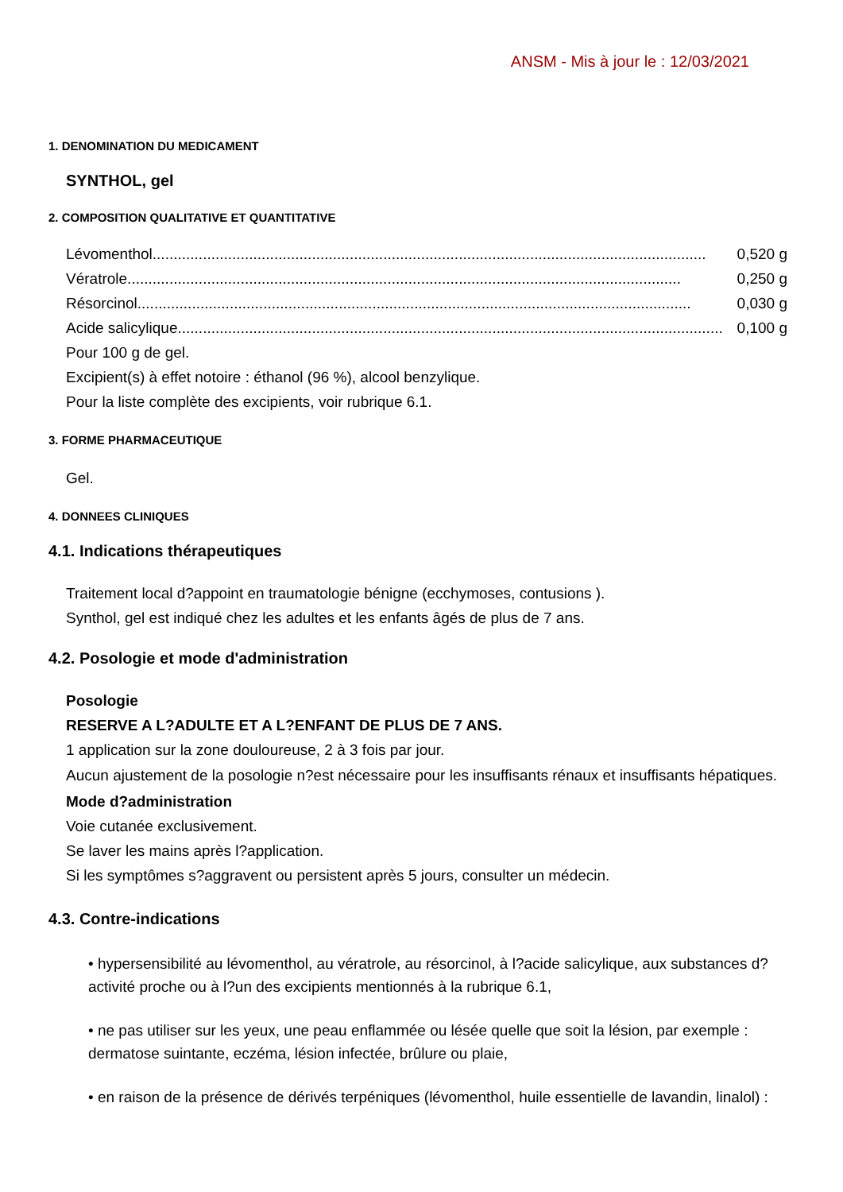ANSM - Mis à jour le : 12/03/2021
1. DENOMINATION DU MEDICAMENT
SYNTHOL, gel
2. COMPOSITION QUALITATIVE ET QUANTITATIVE
Lévomenthol .................................................................................................................................... 0,520 g
Vératrole .................................................................................................................................... 0,250 g
Résorcinol .................................................................................................................................... 0,030 g
Acide salicylique .................................................................................................................................... 0,100 g
Pour 100 g de gel.
Excipient(s) à effet notoire : éthanol (96 %), alcool benzylique.
Pour la liste complète des excipients, voir rubrique 6.1.
3. FORME PHARMACEUTIQUE
Gel.
4. DONNEES CLINIQUES
4.1. Indications thérapeutiques
Traitement local d?appoint en traumatologie bénigne (ecchymoses, contusions ).
Synthol, gel est indiqué chez les adultes et les enfants âgés de plus de 7 ans.
4.2. Posologie et mode d'administration
Posologie
RESERVE A L?ADULTE ET A L?ENFANT DE PLUS DE 7 ANS.
1 application sur la zone douloureuse, 2 à 3 fois par jour.
Aucun ajustement de la posologie n?est nécessaire pour les insuffisants rénaux et insuffisants hépatiques.
Mode d?administration
Voie cutanée exclusivement.
Se laver les mains après l?application.
Si les symptômes s?aggravent ou persistent après 5 jours, consulter un médecin.
4.3. Contre-indications
• hypersensibilité au lévomenthol, au vératrole, au résorcinol, à l?acide salicylique, aux substances d?activité proche ou à l?un des excipients mentionnés à la rubrique 6.1,
• ne pas utiliser sur les yeux, une peau enflammée ou lésée quelle que soit la lésion, par exemple : dermatose suintante, eczéma, lésion infectée, brûlure ou plaie,
• en raison de la présence de dérivés terpéniques (lévomenthol, huile essentielle de lavandin, linalol) :